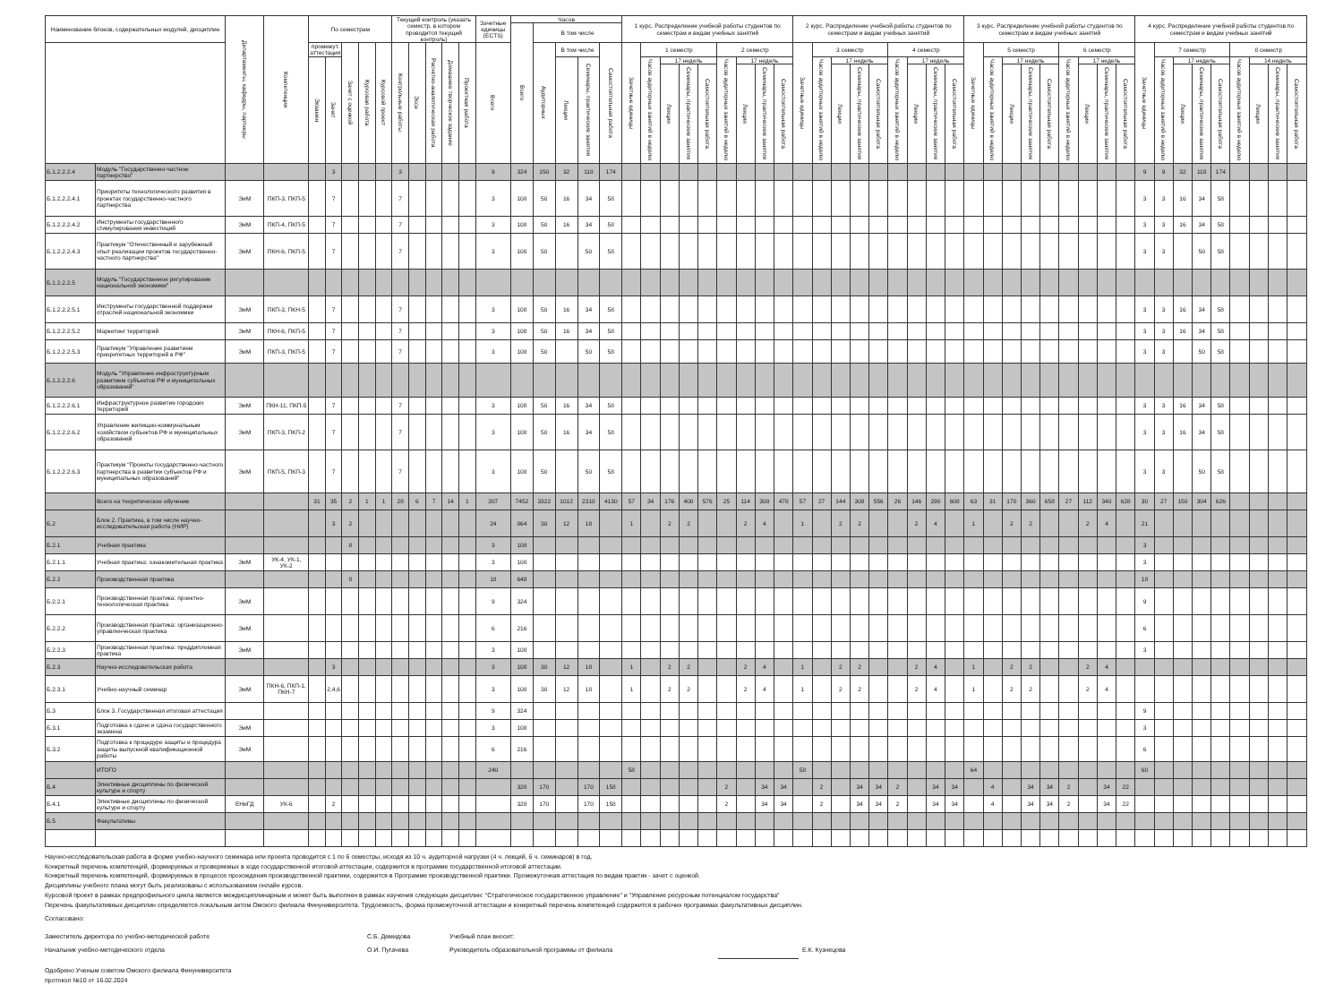| Наименование блоков, содержательных модулей, дисциплин | | Департаменты, кафедры, партнеры | Компетенции | По семестрам | | | | | Текущий контроль (указать семестр, в котором проводится текущий контроль) | | | | | Зачетные единицы (ECTS) | Часов | | | | | 1 курс. Распределение учебной работы студентов по семестрам и видам учебных занятий | | | | | | | | | 2 курс. Распределение учебной работы студентов по семестрам и видам учебных занятий | | | | | | | | | 3 курс. Распределение учебной работы студентов по семестрам и видам учебных занятий | | | | | | | | | 4 курс. Распределение учебной работы студентов по семестрам и видам учебных занятий | | | | | | | | |
| --- | --- | --- | --- | --- | --- | --- | --- | --- | --- | --- | --- | --- | --- | --- | --- | --- | --- | --- | --- | --- | --- | --- | --- | --- | --- | --- | --- | --- | --- | --- | --- | --- | --- | --- | --- | --- | --- | --- | --- | --- | --- | --- | --- | --- | --- | --- | --- | --- | --- | --- | --- | --- | --- | --- | --- |
| | | | | | | | | | | | | | | | Всего | В том числе | | | | | | | | | | | | | | | | | | | | | | | | | | | | | | | | | | | | | | | |
| | | | | промежут. аттестация | | Зачет с оценкой | Курсовая работа | Курсовой проект | Контрольные работы | Эссе | Расчетно-аналитическая работа | Домашнее творческое задание | Проектная работа | Всего | | Аудиторных | В том числе | | Самостоятельная работа | Зачетные единицы | 1 семестр | | | | 2 семестр | | | | Зачетные единицы | 3 семестр | | | | 4 семестр | | | | Зачетные единицы | 5 семестр | | | | 6 семестр | | | | Зачетные единицы | 7 семестр | | | | 8 семестр | | | |
| | | | | Экзамен | Зачет | | | | | | | | | | | | Лекции | Семинары, практические занятия | | | Часов аудиторных занятий в неделю | 17 недель | | | Часов аудиторных занятий в неделю | 17 недель | | | | Часов аудиторных занятий в неделю | 17 недель | | | Часов аудиторных занятий в неделю | 17 недель | | | | Часов аудиторных занятий в неделю | 17 недель | | | Часов аудиторных занятий в неделю | 17 недель | | | | Часов аудиторных занятий в неделю | 17 недель | | | Часов аудиторных занятий в неделю | 14 недель | | |
| | | | | | | | | | | | | | | | | | | | | | | Лекции | Семинары, практические занятия | Самостоятельная работа | | Лекции | Семинары, практические занятия | Самостоятельная работа | | | Лекции | Семинары, практические занятия | Самостоятельная работа | | Лекции | Семинары, практические занятия | Самостоятельная работа | | | Лекции | Семинары, практические занятия | Самостоятельная работа | | Лекции | Семинары, практические занятия | Самостоятельная работа | | | Лекции | Семинары, практические занятия | Самостоятельная работа | | Лекции | Семинары, практические занятия | Самостоятельная работа |
| Б.1.2.2.2.4 | Модуль "Государственно-частное партнерство" | | | | 3 | | | | 3 | | | | | 9 | 324 | 150 | 32 | 118 | 174 | | | | | | | | | | | | | | | | | | | | | | | | | | | | 9 | 9 | 32 | 118 | 174 | | | | |
| Б.1.2.2.2.4.1 | Приоритеты технологического развития в проектах государственно-частного партнерства | ЭиМ | ПКП-3, ПКП-5 | | 7 | | | | 7 | | | | | 3 | 108 | 50 | 16 | 34 | 58 | | | | | | | | | | | | | | | | | | | | | | | | | | | | 3 | 3 | 16 | 34 | 58 | | | | |
| Б.1.2.2.2.4.2 | Инструменты государственного стимулирования инвестиций | ЭиМ | ПКП-4, ПКП-5 | | 7 | | | | 7 | | | | | 3 | 108 | 50 | 16 | 34 | 58 | | | | | | | | | | | | | | | | | | | | | | | | | | | | 3 | 3 | 16 | 34 | 58 | | | | |
| Б.1.2.2.2.4.3 | Практикум "Отечественный и зарубежный опыт реализации проектов государственно-частного партнерства" | ЭиМ | ПКН-6, ПКП-5 | | 7 | | | | 7 | | | | | 3 | 108 | 50 | | 50 | 58 | | | | | | | | | | | | | | | | | | | | | | | | | | | | 3 | 3 | | 50 | 58 | | | | |
| Б.1.2.2.2.5 | Модуль "Государственное регулирование национальной экономики" | | | | | | | | | | | | | | | | | | | | | | | | | | | | | | | | | | | | | | | | | | | | | | | | | | | | | | |
| Б.1.2.2.2.5.1 | Инструменты государственной поддержки отраслей национальной экономики | ЭиМ | ПКП-3, ПКН-5 | | 7 | | | | 7 | | | | | 3 | 108 | 50 | 16 | 34 | 58 | | | | | | | | | | | | | | | | | | | | | | | | | | | | 3 | 3 | 16 | 34 | 58 | | | | |
| Б.1.2.2.2.5.2 | Маркетинг территорий | ЭиМ | ПКН-6, ПКП-5 | | 7 | | | | 7 | | | | | 3 | 108 | 50 | 16 | 34 | 58 | | | | | | | | | | | | | | | | | | | | | | | | | | | | 3 | 3 | 16 | 34 | 58 | | | | |
| Б.1.2.2.2.5.3 | Практикум "Управление развитием приоритетных территорий в РФ" | ЭиМ | ПКП-3, ПКП-5 | | 7 | | | | 7 | | | | | 3 | 108 | 50 | | 50 | 58 | | | | | | | | | | | | | | | | | | | | | | | | | | | | 3 | 3 | | 50 | 58 | | | | |
| Б.1.2.2.2.6 | Модуль "Управление инфраструктурным развитием субъектов РФ и муниципальных образований" | | | | | | | | | | | | | | | | | | | | | | | | | | | | | | | | | | | | | | | | | | | | | | | | | | | | | | |
| Б.1.2.2.2.6.1 | Инфраструктурное развитие городских территорий | ЭиМ | ПКН-11, ПКП-5 | | 7 | | | | 7 | | | | | 3 | 108 | 50 | 16 | 34 | 58 | | | | | | | | | | | | | | | | | | | | | | | | | | | | 3 | 3 | 16 | 34 | 58 | | | | |
| Б.1.2.2.2.6.2 | Управление жилищно-коммунальным хозяйством субъектов РФ и муниципальных образований | ЭиМ | ПКП-3, ПКП-2 | | 7 | | | | 7 | | | | | 3 | 108 | 50 | 16 | 34 | 58 | | | | | | | | | | | | | | | | | | | | | | | | | | | | 3 | 3 | 16 | 34 | 58 | | | | |
| Б.1.2.2.2.6.3 | Практикум "Проекты государственно-частного партнерства в развитии субъектов РФ и муниципальных образований" | ЭиМ | ПКП-5, ПКП-3 | | 7 | | | | 7 | | | | | 3 | 108 | 50 | | 50 | 58 | | | | | | | | | | | | | | | | | | | | | | | | | | | | 3 | 3 | | 50 | 58 | | | | |
| | Всего на теоретическое обучение | | | 31 | 35 | 2 | 1 | 1 | 28 | 6 | 7 | 14 | 1 | 207 | 7452 | 3322 | 1012 | 2310 | 4130 | 57 | 34 | 176 | 400 | 576 | 25 | 114 | 308 | 478 | 57 | 27 | 144 | 308 | 556 | 26 | 146 | 290 | 608 | 63 | 31 | 170 | 360 | 658 | 27 | 112 | 340 | 628 | 30 | 27 | 150 | 304 | 626 | | | | |
| Б.2 | Блок 2. Практика, в том числе научно-исследовательская работа (НИР) | | | | 3 | 2 | | | | | | | | 24 | 864 | 30 | 12 | 18 | | 1 | | 2 | 2 | | | 2 | 4 | | 1 | | 2 | 2 | | | 2 | 4 | | 1 | | 2 | 2 | | | 2 | 4 | | 21 | | | | | | | | |
| Б.2.1 | Учебная практика | | | | | 8 | | | | | | | | 3 | 108 | | | | | | | | | | | | | | | | | | | | | | | | | | | | | | | | 3 | | | | | | | | |
| Б.2.1.1 | Учебная практика: ознакомительная практика | ЭиМ | УК-4, УК-1, УК-2 | | | | | | | | | | | 3 | 108 | | | | | | | | | | | | | | | | | | | | | | | | | | | | | | | | 3 | | | | | | | | |
| Б.2.2 | Производственная практика | | | | | 8 | | | | | | | | 18 | 648 | | | | | | | | | | | | | | | | | | | | | | | | | | | | | | | | 18 | | | | | | | | |
| Б.2.2.1 | Производственная практика: проектно-технологическая практика | ЭиМ | | | | | | | | | | | | 9 | 324 | | | | | | | | | | | | | | | | | | | | | | | | | | | | | | | | 9 | | | | | | | | |
| Б.2.2.2 | Производственная практика: организационно-управленческая практика | ЭиМ | | | | | | | | | | | | 6 | 216 | | | | | | | | | | | | | | | | | | | | | | | | | | | | | | | | 6 | | | | | | | | |
| Б.2.2.3 | Производственная практика: преддипломная практика | ЭиМ | | | | | | | | | | | | 3 | 108 | | | | | | | | | | | | | | | | | | | | | | | | | | | | | | | | 3 | | | | | | | | |
| Б.2.3 | Научно-исследовательская работа | | | | 3 | | | | | | | | | 3 | 108 | 30 | 12 | 18 | | 1 | | 2 | 2 | | | 2 | 4 | | 1 | | 2 | 2 | | | 2 | 4 | | 1 | | 2 | 2 | | | 2 | 4 | | | | | | | | | | |
| Б.2.3.1 | Учебно-научный семинар | ЭиМ | ПКН-6, ПКП-1, ПКН-7 | | 2,4,6 | | | | | | | | | 3 | 108 | 30 | 12 | 18 | | 1 | | 2 | 2 | | | 2 | 4 | | 1 | | 2 | 2 | | | 2 | 4 | | 1 | | 2 | 2 | | | 2 | 4 | | | | | | | | | | |
| Б.3 | Блок 3. Государственная итоговая аттестация | | | | | | | | | | | | | 9 | 324 | | | | | | | | | | | | | | | | | | | | | | | | | | | | | | | | 9 | | | | | | | | |
| Б.3.1 | Подготовка к сдаче и сдача государственного экзамена | ЭиМ | | | | | | | | | | | | 3 | 108 | | | | | | | | | | | | | | | | | | | | | | | | | | | | | | | | 3 | | | | | | | | |
| Б.3.2 | Подготовка к процедуре защиты и процедура защиты выпускной квалификационной работы | ЭиМ | | | | | | | | | | | | 6 | 216 | | | | | | | | | | | | | | | | | | | | | | | | | | | | | | | | 6 | | | | | | | | |
| | ИТОГО | | | | | | | | | | | | | 240 | | | | | | 58 | | | | | | | | | 58 | | | | | | | | | 64 | | | | | | | | | 60 | | | | | | | | |
| Б.4 | Элективные дисциплины по физической культуре и спорту | | | | | | | | | | | | | | 328 | 170 | | 170 | 158 | | | | | | 2 | | 34 | 34 | | 2 | | 34 | 34 | 2 | | 34 | 34 | | 4 | | 34 | 34 | 2 | | 34 | 22 | | | | | | | | | |
| Б.4.1 | Элективные дисциплины по физической культуре и спорту | ЕНиГД | УК-6 | | 2 | | | | | | | | | | 328 | 170 | | 170 | 158 | | | | | | 2 | | 34 | 34 | | 2 | | 34 | 34 | 2 | | 34 | 34 | | 4 | | 34 | 34 | 2 | | 34 | 22 | | | | | | | | | |
| Б.5 | Факультативы | | | | | | | | | | | | | | | | | | | | | | | | | | | | | | | | | | | | | | | | | | | | | | | | | | | | | | |
Научно-исследовательская работа в форме учебно-научного семинара или проекта проводится с 1 по 6 семестры, исходя из 10 ч. аудиторной нагрузки (4 ч. лекций, 6 ч. семинаров) в год.
Конкретный перечень компетенций, формируемых и проверяемых в ходе государственной итоговой аттестации, содержится в программе государственной итоговой аттестации.
Конкретный перечень компетенций, формируемых в процессе прохождения производственной практики, содержится в Программе производственной практики. Промежуточная аттестация по видам практик - зачет с оценкой.
Дисциплины учебного плана могут быть реализованы с использованием онлайн курсов.
Курсовой проект в рамках предпрофильного цикла является междисциплинарным и может быть выполнен в рамках изучения следующих дисциплин: "Стратегическое государственное управление" и "Управление ресурсным потенциалом государства"
Перечень факультативных дисциплин определяется локальным актом Омского филиала Финуниверситета. Трудоемкость, форма промежуточной аттестации и конкретный перечень компетенций содержится в рабочих программах факультативных дисциплин.
Согласовано:
Заместитель директора по учебно-методической работе
Начальник учебно-методического отдела
С.Б. Демидова
О.И. Пугачева
Учебный план вносит:
Руководитель образовательной программы от филиала
Е.К. Кузнецова
Одобрено Ученым советом Омского филиала Финуниверситета
протокол №10 от 16.02.2024